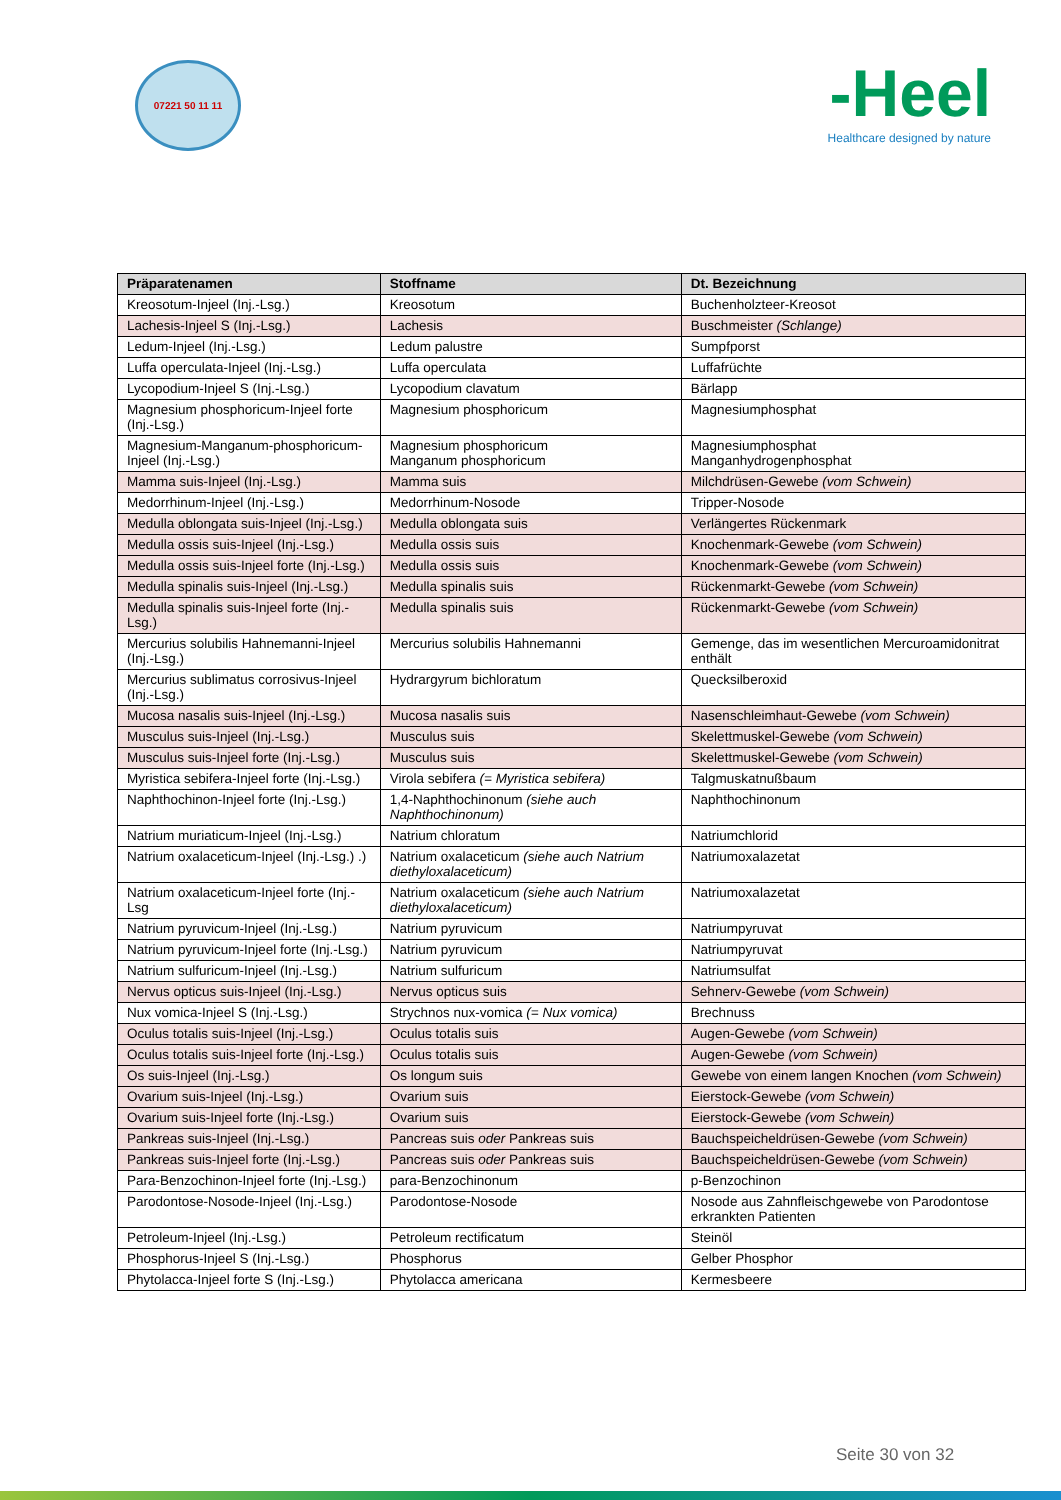07221 50 11 11
-Heel
Healthcare designed by nature
| Präparatenamen | Stoffname | Dt. Bezeichnung |
| --- | --- | --- |
| Kreosotum-Injeel (Inj.-Lsg.) | Kreosotum | Buchenholzteer-Kreosot |
| Lachesis-Injeel S (Inj.-Lsg.) | Lachesis | Buschmeister (Schlange) |
| Ledum-Injeel (Inj.-Lsg.) | Ledum palustre | Sumpfporst |
| Luffa operculata-Injeel (Inj.-Lsg.) | Luffa operculata | Luffafrüchte |
| Lycopodium-Injeel S (Inj.-Lsg.) | Lycopodium clavatum | Bärlapp |
| Magnesium phosphoricum-Injeel forte (Inj.-Lsg.) | Magnesium phosphoricum | Magnesiumphosphat |
| Magnesium-Manganum-phosphoricum-Injeel (Inj.-Lsg.) | Magnesium phosphoricum Manganum phosphoricum | Magnesiumphosphat Manganhydrogenphosphat |
| Mamma suis-Injeel (Inj.-Lsg.) | Mamma suis | Milchdrüsen-Gewebe (vom Schwein) |
| Medorrhinum-Injeel (Inj.-Lsg.) | Medorrhinum-Nosode | Tripper-Nosode |
| Medulla oblongata suis-Injeel (Inj.-Lsg.) | Medulla oblongata suis | Verlängertes Rückenmark |
| Medulla ossis suis-Injeel (Inj.-Lsg.) | Medulla ossis suis | Knochenmark-Gewebe (vom Schwein) |
| Medulla ossis suis-Injeel forte (Inj.-Lsg.) | Medulla ossis suis | Knochenmark-Gewebe (vom Schwein) |
| Medulla spinalis suis-Injeel (Inj.-Lsg.) | Medulla spinalis suis | Rückenmarkt-Gewebe (vom Schwein) |
| Medulla spinalis suis-Injeel forte (Inj.-Lsg.) | Medulla spinalis suis | Rückenmarkt-Gewebe (vom Schwein) |
| Mercurius solubilis Hahnemanni-Injeel (Inj.-Lsg.) | Mercurius solubilis Hahnemanni | Gemenge, das im wesentlichen Mercuroamidonitrat enthält |
| Mercurius sublimatus corrosivus-Injeel (Inj.-Lsg.) | Hydrargyrum bichloratum | Quecksilberoxid |
| Mucosa nasalis suis-Injeel (Inj.-Lsg.) | Mucosa nasalis suis | Nasenschleimhaut-Gewebe (vom Schwein) |
| Musculus suis-Injeel (Inj.-Lsg.) | Musculus suis | Skelettmuskel-Gewebe (vom Schwein) |
| Musculus suis-Injeel forte (Inj.-Lsg.) | Musculus suis | Skelettmuskel-Gewebe (vom Schwein) |
| Myristica sebifera-Injeel forte (Inj.-Lsg.) | Virola sebifera (= Myristica sebifera) | Talgmuskatnußbaum |
| Naphthochinon-Injeel forte (Inj.-Lsg.) | 1,4-Naphthochinonum (siehe auch Naphthochinonum) | Naphthochinonum |
| Natrium muriaticum-Injeel (Inj.-Lsg.) | Natrium chloratum | Natriumchlorid |
| Natrium oxalaceticum-Injeel (Inj.-Lsg.) .) | Natrium oxalaceticum (siehe auch Natrium diethyloxalaceticum) | Natriumoxalazetat |
| Natrium oxalaceticum-Injeel forte (Inj.-Lsg | Natrium oxalaceticum (siehe auch Natrium diethyloxalaceticum) | Natriumoxalazetat |
| Natrium pyruvicum-Injeel (Inj.-Lsg.) | Natrium pyruvicum | Natriumpyruvat |
| Natrium pyruvicum-Injeel forte (Inj.-Lsg.) | Natrium pyruvicum | Natriumpyruvat |
| Natrium sulfuricum-Injeel (Inj.-Lsg.) | Natrium sulfuricum | Natriumsulfat |
| Nervus opticus suis-Injeel (Inj.-Lsg.) | Nervus opticus suis | Sehnerv-Gewebe (vom Schwein) |
| Nux vomica-Injeel S (Inj.-Lsg.) | Strychnos nux-vomica (= Nux vomica) | Brechnuss |
| Oculus totalis suis-Injeel (Inj.-Lsg.) | Oculus totalis suis | Augen-Gewebe (vom Schwein) |
| Oculus totalis suis-Injeel forte (Inj.-Lsg.) | Oculus totalis suis | Augen-Gewebe (vom Schwein) |
| Os suis-Injeel (Inj.-Lsg.) | Os longum suis | Gewebe von einem langen Knochen (vom Schwein) |
| Ovarium suis-Injeel (Inj.-Lsg.) | Ovarium suis | Eierstock-Gewebe (vom Schwein) |
| Ovarium suis-Injeel forte (Inj.-Lsg.) | Ovarium suis | Eierstock-Gewebe (vom Schwein) |
| Pankreas suis-Injeel (Inj.-Lsg.) | Pancreas suis oder Pankreas suis | Bauchspeicheldrüsen-Gewebe (vom Schwein) |
| Pankreas suis-Injeel forte (Inj.-Lsg.) | Pancreas suis oder Pankreas suis | Bauchspeicheldrüsen-Gewebe (vom Schwein) |
| Para-Benzochinon-Injeel forte (Inj.-Lsg.) | para-Benzochinonum | p-Benzochinon |
| Parodontose-Nosode-Injeel (Inj.-Lsg.) | Parodontose-Nosode | Nosode aus Zahnfleischgewebe von Parodontose erkrankten Patienten |
| Petroleum-Injeel (Inj.-Lsg.) | Petroleum rectificatum | Steinöl |
| Phosphorus-Injeel S (Inj.-Lsg.) | Phosphorus | Gelber Phosphor |
| Phytolacca-Injeel forte S (Inj.-Lsg.) | Phytolacca americana | Kermesbeere |
Seite 30 von 32